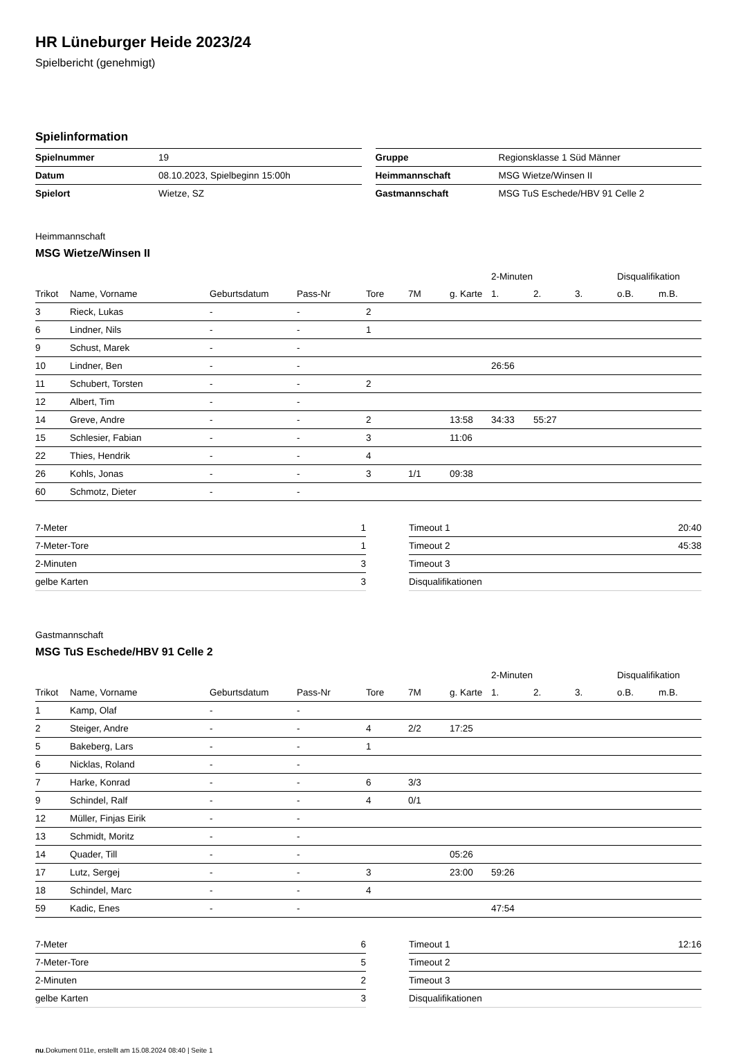HR Lüneburger Heide 2023/24
Spielbericht (genehmigt)
Spielinformation
| Spielnummer | 19 |
| Datum | 08.10.2023, Spielbeginn 15:00h |
| Spielort | Wietze, SZ |
| Gruppe | Regionsklasse 1 Süd Männer |
| Heimmannschaft | MSG Wietze/Winsen II |
| Gastmannschaft | MSG TuS Eschede/HBV 91 Celle 2 |
Heimmannschaft
MSG Wietze/Winsen II
| | | | | | | | 2-Minuten | | | Disqualifikation | |
| --- | --- | --- | --- | --- | --- | --- | --- | --- | --- | --- | --- |
| Trikot | Name, Vorname | Geburtsdatum | Pass-Nr | Tore | 7M | g. Karte | 1. | 2. | 3. | o.B. | m.B. |
| 3 | Rieck, Lukas | - | - | 2 | | | | | | | |
| 6 | Lindner, Nils | - | - | 1 | | | | | | | |
| 9 | Schust, Marek | - | - | | | | | | | | |
| 10 | Lindner, Ben | - | - | | | | 26:56 | | | | |
| 11 | Schubert, Torsten | - | - | 2 | | | | | | | |
| 12 | Albert, Tim | - | - | | | | | | | | |
| 14 | Greve, Andre | - | - | 2 | | 13:58 | 34:33 | 55:27 | | | |
| 15 | Schlesier, Fabian | - | - | 3 | | 11:06 | | | | | |
| 22 | Thies, Hendrik | - | - | 4 | | | | | | | |
| 26 | Kohls, Jonas | - | - | 3 | 1/1 | 09:38 | | | | | |
| 60 | Schmotz, Dieter | - | - | | | | | | | | |
| 7-Meter | 1 |
| 7-Meter-Tore | 1 |
| 2-Minuten | 3 |
| gelbe Karten | 3 |
| Timeout 1 | 20:40 |
| Timeout 2 | 45:38 |
| Timeout 3 | |
| Disqualifikationen | |
Gastmannschaft
MSG TuS Eschede/HBV 91 Celle 2
| | | | | | | | 2-Minuten | | | Disqualifikation | |
| --- | --- | --- | --- | --- | --- | --- | --- | --- | --- | --- | --- |
| Trikot | Name, Vorname | Geburtsdatum | Pass-Nr | Tore | 7M | g. Karte | 1. | 2. | 3. | o.B. | m.B. |
| 1 | Kamp, Olaf | - | - | | | | | | | | |
| 2 | Steiger, Andre | - | - | 4 | 2/2 | 17:25 | | | | | |
| 5 | Bakeberg, Lars | - | - | 1 | | | | | | | |
| 6 | Nicklas, Roland | - | - | | | | | | | | |
| 7 | Harke, Konrad | - | - | 6 | 3/3 | | | | | | |
| 9 | Schindel, Ralf | - | - | 4 | 0/1 | | | | | | |
| 12 | Müller, Finjas Eirik | - | - | | | | | | | | |
| 13 | Schmidt, Moritz | - | - | | | | | | | | |
| 14 | Quader, Till | - | - | | | 05:26 | | | | | |
| 17 | Lutz, Sergej | - | - | 3 | | 23:00 | 59:26 | | | | |
| 18 | Schindel, Marc | - | - | 4 | | | | | | | |
| 59 | Kadic, Enes | - | - | | | | 47:54 | | | | |
| 7-Meter | 6 |
| 7-Meter-Tore | 5 |
| 2-Minuten | 2 |
| gelbe Karten | 3 |
| Timeout 1 | 12:16 |
| Timeout 2 | |
| Timeout 3 | |
| Disqualifikationen | |
nu.Dokument 011e, erstellt am 15.08.2024 08:40 | Seite 1